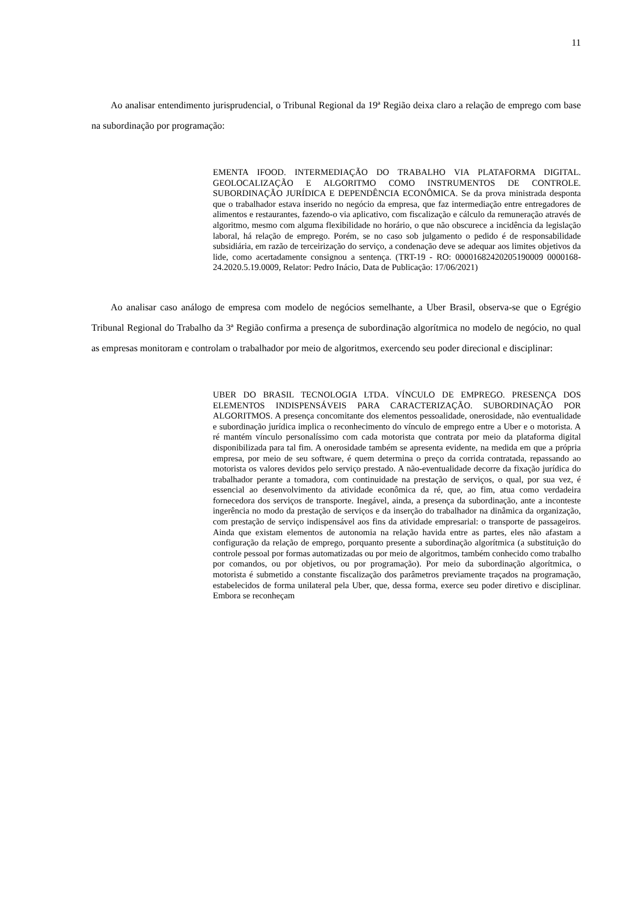11
Ao analisar entendimento jurisprudencial, o Tribunal Regional da 19ª Região deixa claro a relação de emprego com base na subordinação por programação:
EMENTA IFOOD. INTERMEDIAÇÃO DO TRABALHO VIA PLATAFORMA DIGITAL. GEOLOCALIZAÇÃO E ALGORITMO COMO INSTRUMENTOS DE CONTROLE. SUBORDINAÇÃO JURÍDICA E DEPENDÊNCIA ECONÔMICA. Se da prova ministrada desponta que o trabalhador estava inserido no negócio da empresa, que faz intermediação entre entregadores de alimentos e restaurantes, fazendo-o via aplicativo, com fiscalização e cálculo da remuneração através de algoritmo, mesmo com alguma flexibilidade no horário, o que não obscurece a incidência da legislação laboral, há relação de emprego. Porém, se no caso sob julgamento o pedido é de responsabilidade subsidiária, em razão de terceirização do serviço, a condenação deve se adequar aos limites objetivos da lide, como acertadamente consignou a sentença. (TRT-19 - RO: 00001682420205190009 0000168-24.2020.5.19.0009, Relator: Pedro Inácio, Data de Publicação: 17/06/2021)
Ao analisar caso análogo de empresa com modelo de negócios semelhante, a Uber Brasil, observa-se que o Egrégio Tribunal Regional do Trabalho da 3ª Região confirma a presença de subordinação algorítmica no modelo de negócio, no qual as empresas monitoram e controlam o trabalhador por meio de algoritmos, exercendo seu poder direcional e disciplinar:
UBER DO BRASIL TECNOLOGIA LTDA. VÍNCULO DE EMPREGO. PRESENÇA DOS ELEMENTOS INDISPENSÁVEIS PARA CARACTERIZAÇÃO. SUBORDINAÇÃO POR ALGORITMOS. A presença concomitante dos elementos pessoalidade, onerosidade, não eventualidade e subordinação jurídica implica o reconhecimento do vínculo de emprego entre a Uber e o motorista. A ré mantém vínculo personalíssimo com cada motorista que contrata por meio da plataforma digital disponibilizada para tal fim. A onerosidade também se apresenta evidente, na medida em que a própria empresa, por meio de seu software, é quem determina o preço da corrida contratada, repassando ao motorista os valores devidos pelo serviço prestado. A não-eventualidade decorre da fixação jurídica do trabalhador perante a tomadora, com continuidade na prestação de serviços, o qual, por sua vez, é essencial ao desenvolvimento da atividade econômica da ré, que, ao fim, atua como verdadeira fornecedora dos serviços de transporte. Inegável, ainda, a presença da subordinação, ante a inconteste ingerência no modo da prestação de serviços e da inserção do trabalhador na dinâmica da organização, com prestação de serviço indispensável aos fins da atividade empresarial: o transporte de passageiros. Ainda que existam elementos de autonomia na relação havida entre as partes, eles não afastam a configuração da relação de emprego, porquanto presente a subordinação algorítmica (a substituição do controle pessoal por formas automatizadas ou por meio de algoritmos, também conhecido como trabalho por comandos, ou por objetivos, ou por programação). Por meio da subordinação algorítmica, o motorista é submetido a constante fiscalização dos parâmetros previamente traçados na programação, estabelecidos de forma unilateral pela Uber, que, dessa forma, exerce seu poder diretivo e disciplinar. Embora se reconheçam